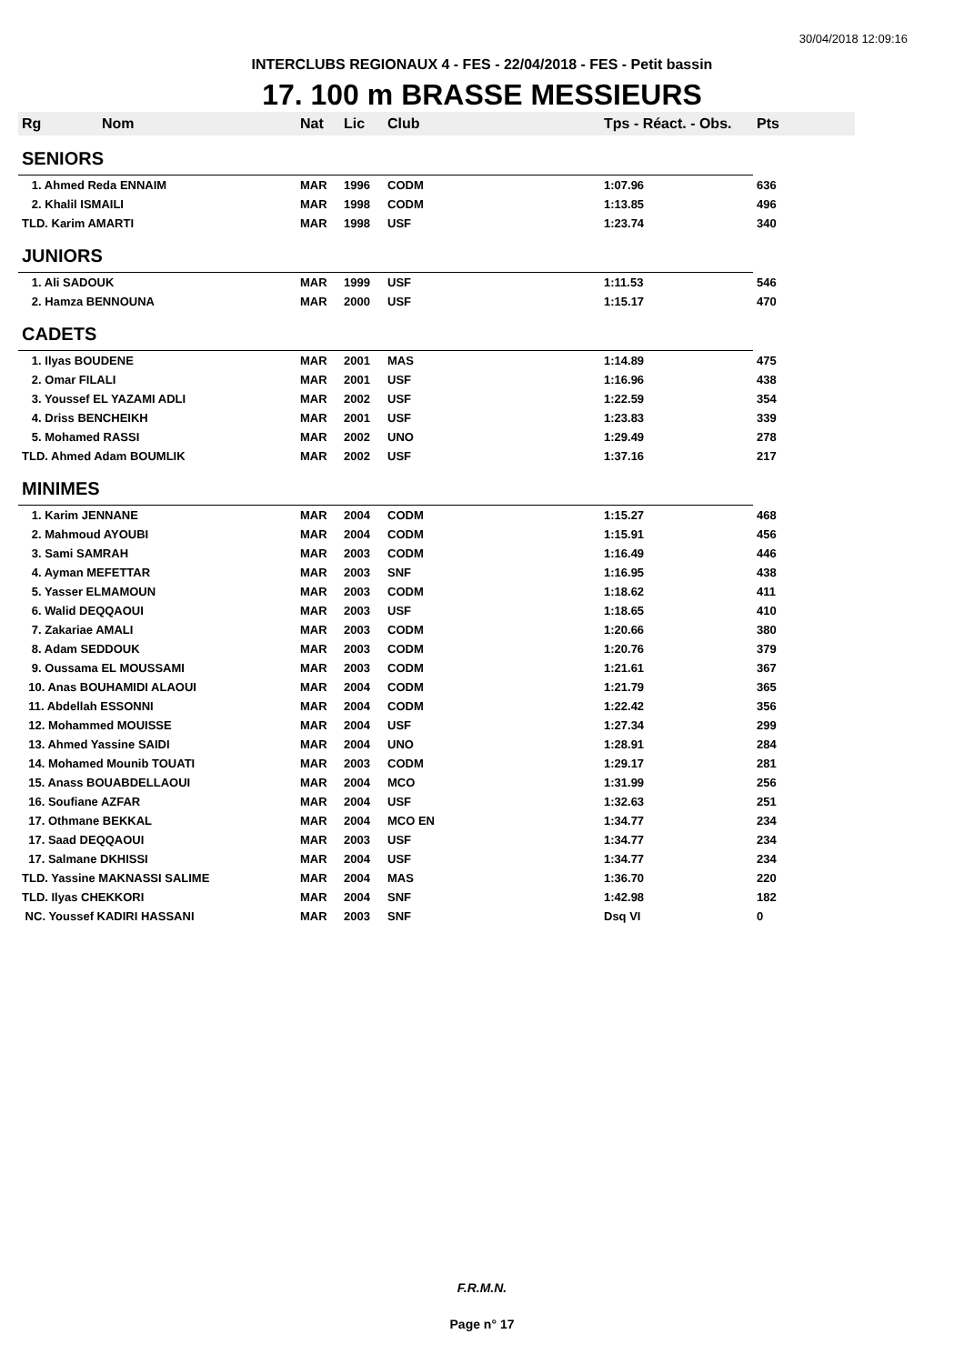30/04/2018 12:09:16
INTERCLUBS REGIONAUX 4 - FES - 22/04/2018 - FES - Petit bassin
17. 100 m BRASSE MESSIEURS
| Rg | Nom | Nat | Lic | Club | Tps - Réact. - Obs. | Pts |
| --- | --- | --- | --- | --- | --- | --- |
| SENIORS | | | | | | |
| 1. Ahmed Reda ENNAIM | | MAR | 1996 | CODM | 1:07.96 | 636 |
| 2. Khalil ISMAILI | | MAR | 1998 | CODM | 1:13.85 | 496 |
| TLD. Karim AMARTI | | MAR | 1998 | USF | 1:23.74 | 340 |
| JUNIORS | | | | | | |
| 1. Ali SADOUK | | MAR | 1999 | USF | 1:11.53 | 546 |
| 2. Hamza BENNOUNA | | MAR | 2000 | USF | 1:15.17 | 470 |
| CADETS | | | | | | |
| 1. Ilyas BOUDENE | | MAR | 2001 | MAS | 1:14.89 | 475 |
| 2. Omar FILALI | | MAR | 2001 | USF | 1:16.96 | 438 |
| 3. Youssef EL YAZAMI ADLI | | MAR | 2002 | USF | 1:22.59 | 354 |
| 4. Driss BENCHEIKH | | MAR | 2001 | USF | 1:23.83 | 339 |
| 5. Mohamed RASSI | | MAR | 2002 | UNO | 1:29.49 | 278 |
| TLD. Ahmed Adam BOUMLIK | | MAR | 2002 | USF | 1:37.16 | 217 |
| MINIMES | | | | | | |
| 1. Karim JENNANE | | MAR | 2004 | CODM | 1:15.27 | 468 |
| 2. Mahmoud AYOUBI | | MAR | 2004 | CODM | 1:15.91 | 456 |
| 3. Sami SAMRAH | | MAR | 2003 | CODM | 1:16.49 | 446 |
| 4. Ayman MEFETTAR | | MAR | 2003 | SNF | 1:16.95 | 438 |
| 5. Yasser ELMAMOUN | | MAR | 2003 | CODM | 1:18.62 | 411 |
| 6. Walid DEQQAOUI | | MAR | 2003 | USF | 1:18.65 | 410 |
| 7. Zakariae AMALI | | MAR | 2003 | CODM | 1:20.66 | 380 |
| 8. Adam SEDDOUK | | MAR | 2003 | CODM | 1:20.76 | 379 |
| 9. Oussama EL MOUSSAMI | | MAR | 2003 | CODM | 1:21.61 | 367 |
| 10. Anas BOUHAMIDI ALAOUI | | MAR | 2004 | CODM | 1:21.79 | 365 |
| 11. Abdellah ESSONNI | | MAR | 2004 | CODM | 1:22.42 | 356 |
| 12. Mohammed MOUISSE | | MAR | 2004 | USF | 1:27.34 | 299 |
| 13. Ahmed Yassine SAIDI | | MAR | 2004 | UNO | 1:28.91 | 284 |
| 14. Mohamed Mounib TOUATI | | MAR | 2003 | CODM | 1:29.17 | 281 |
| 15. Anass BOUABDELLAOUI | | MAR | 2004 | MCO | 1:31.99 | 256 |
| 16. Soufiane AZFAR | | MAR | 2004 | USF | 1:32.63 | 251 |
| 17. Othmane BEKKAL | | MAR | 2004 | MCO EN | 1:34.77 | 234 |
| 17. Saad DEQQAOUI | | MAR | 2003 | USF | 1:34.77 | 234 |
| 17. Salmane DKHISSI | | MAR | 2004 | USF | 1:34.77 | 234 |
| TLD. Yassine MAKNASSI SALIME | | MAR | 2004 | MAS | 1:36.70 | 220 |
| TLD. Ilyas CHEKKORI | | MAR | 2004 | SNF | 1:42.98 | 182 |
| NC. Youssef KADIRI HASSANI | | MAR | 2003 | SNF | Dsq VI | 0 |
F.R.M.N.
Page n° 17